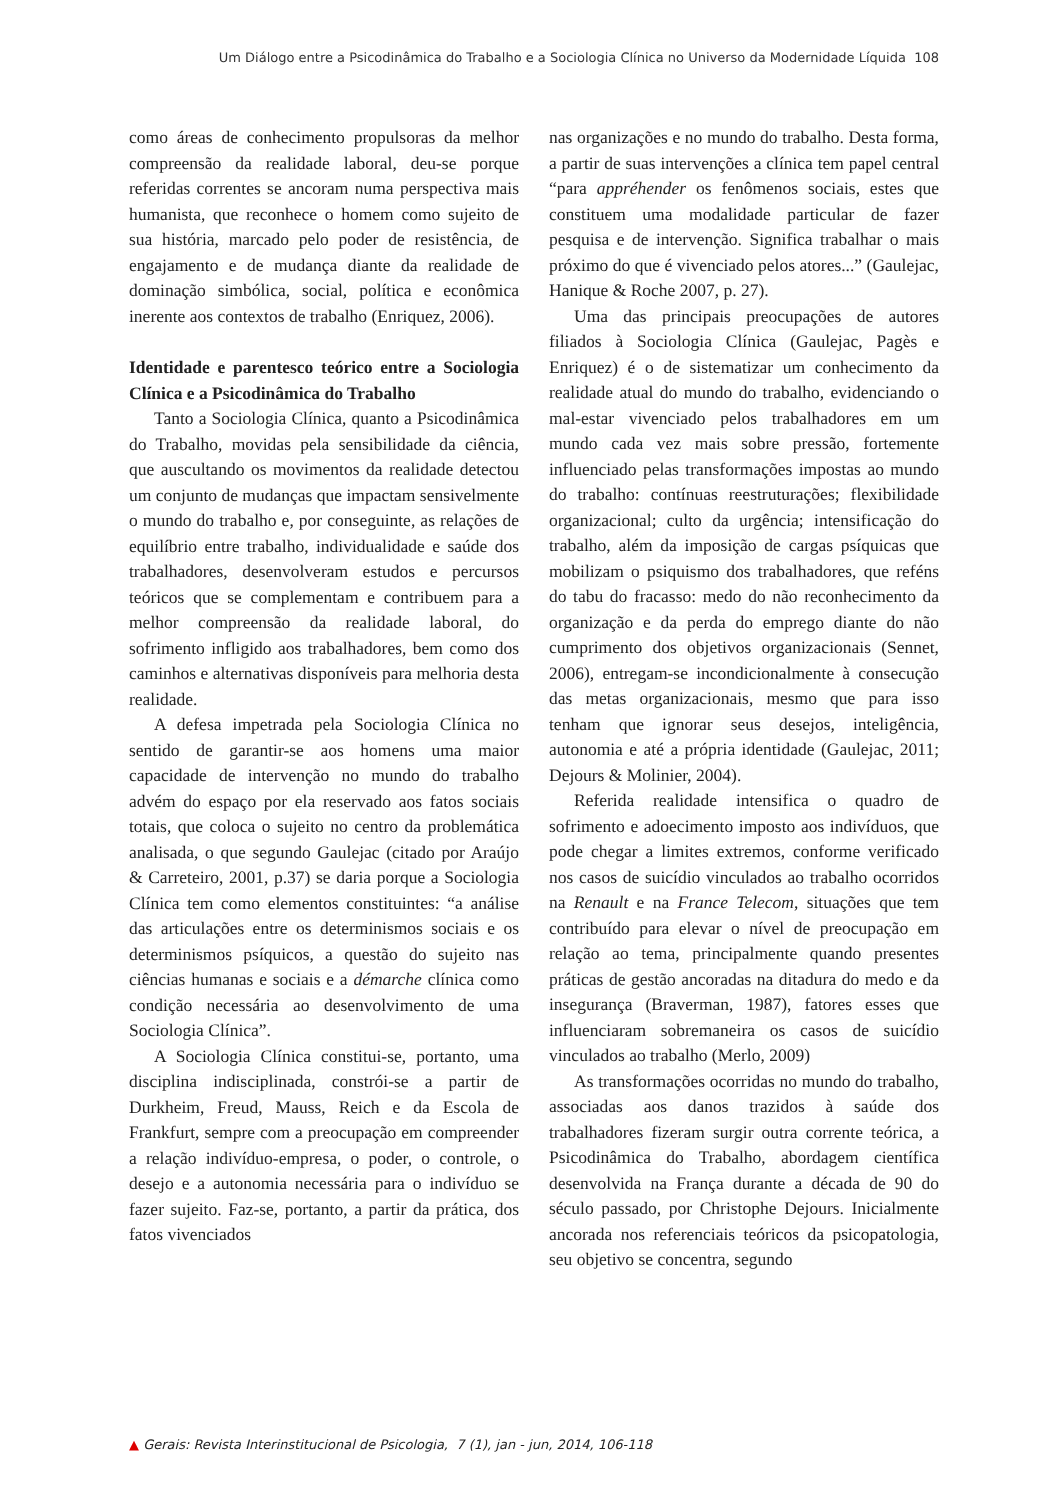Um Diálogo entre a Psicodinâmica do Trabalho e a Sociologia Clínica no Universo da Modernidade Líquida 108
como áreas de conhecimento propulsoras da melhor compreensão da realidade laboral, deu-se porque referidas correntes se ancoram numa perspectiva mais humanista, que reconhece o homem como sujeito de sua história, marcado pelo poder de resistência, de engajamento e de mudança diante da realidade de dominação simbólica, social, política e econômica inerente aos contextos de trabalho (Enriquez, 2006).
Identidade e parentesco teórico entre a Sociologia Clínica e a Psicodinâmica do Trabalho
Tanto a Sociologia Clínica, quanto a Psicodinâmica do Trabalho, movidas pela sensibilidade da ciência, que auscultando os movimentos da realidade detectou um conjunto de mudanças que impactam sensivelmente o mundo do trabalho e, por conseguinte, as relações de equilíbrio entre trabalho, individualidade e saúde dos trabalhadores, desenvolveram estudos e percursos teóricos que se complementam e contribuem para a melhor compreensão da realidade laboral, do sofrimento infligido aos trabalhadores, bem como dos caminhos e alternativas disponíveis para melhoria desta realidade.
A defesa impetrada pela Sociologia Clínica no sentido de garantir-se aos homens uma maior capacidade de intervenção no mundo do trabalho advém do espaço por ela reservado aos fatos sociais totais, que coloca o sujeito no centro da problemática analisada, o que segundo Gaulejac (citado por Araújo & Carreteiro, 2001, p.37) se daria porque a Sociologia Clínica tem como elementos constituintes: “a análise das articulações entre os determinismos sociais e os determinismos psíquicos, a questão do sujeito nas ciências humanas e sociais e a démarche clínica como condição necessária ao desenvolvimento de uma Sociologia Clínica”.
A Sociologia Clínica constitui-se, portanto, uma disciplina indisciplinada, constrói-se a partir de Durkheim, Freud, Mauss, Reich e da Escola de Frankfurt, sempre com a preocupação em compreender a relação indivíduo-empresa, o poder, o controle, o desejo e a autonomia necessária para o indivíduo se fazer sujeito. Faz-se, portanto, a partir da prática, dos fatos vivenciados
nas organizações e no mundo do trabalho. Desta forma, a partir de suas intervenções a clínica tem papel central “para appréhender os fenômenos sociais, estes que constituem uma modalidade particular de fazer pesquisa e de intervenção. Significa trabalhar o mais próximo do que é vivenciado pelos atores...” (Gaulejac, Hanique & Roche 2007, p. 27).
Uma das principais preocupações de autores filiados à Sociologia Clínica (Gaulejac, Pagès e Enriquez) é o de sistematizar um conhecimento da realidade atual do mundo do trabalho, evidenciando o mal-estar vivenciado pelos trabalhadores em um mundo cada vez mais sobre pressão, fortemente influenciado pelas transformações impostas ao mundo do trabalho: contínuas reestruturações; flexibilidade organizacional; culto da urgência; intensificação do trabalho, além da imposição de cargas psíquicas que mobilizam o psiquismo dos trabalhadores, que reféns do tabu do fracasso: medo do não reconhecimento da organização e da perda do emprego diante do não cumprimento dos objetivos organizacionais (Sennet, 2006), entregam-se incondicionalmente à consecução das metas organizacionais, mesmo que para isso tenham que ignorar seus desejos, inteligência, autonomia e até a própria identidade (Gaulejac, 2011; Dejours & Molinier, 2004).
Referida realidade intensifica o quadro de sofrimento e adoecimento imposto aos indivíduos, que pode chegar a limites extremos, conforme verificado nos casos de suicídio vinculados ao trabalho ocorridos na Renault e na France Telecom, situações que tem contribuído para elevar o nível de preocupação em relação ao tema, principalmente quando presentes práticas de gestão ancoradas na ditadura do medo e da insegurança (Braverman, 1987), fatores esses que influenciaram sobremaneira os casos de suicídio vinculados ao trabalho (Merlo, 2009)
As transformações ocorridas no mundo do trabalho, associadas aos danos trazidos à saúde dos trabalhadores fizeram surgir outra corrente teórica, a Psicodinâmica do Trabalho, abordagem científica desenvolvida na França durante a década de 90 do século passado, por Christophe Dejours. Inicialmente ancorada nos referenciais teóricos da psicopatologia, seu objetivo se concentra, segundo
▲ Gerais: Revista Interinstitucional de Psicologia, 7 (1), jan - jun, 2014, 106-118